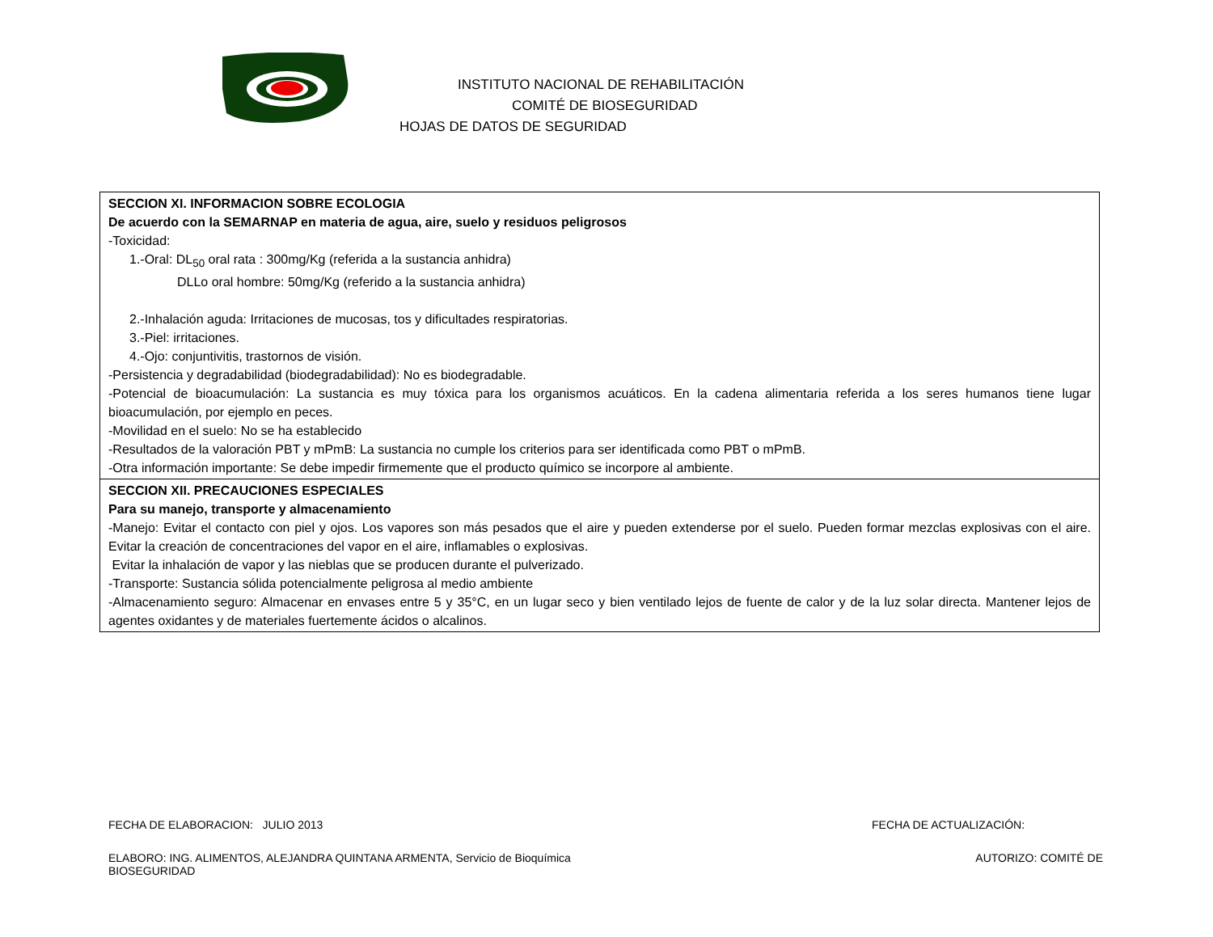INSTITUTO NACIONAL DE REHABILITACIÓN
COMITÉ DE BIOSEGURIDAD
HOJAS DE DATOS DE SEGURIDAD
| SECCION XI. INFORMACION SOBRE ECOLOGIA De acuerdo con la SEMARNAP en materia de agua, aire, suelo y residuos peligrosos -Toxicidad: 1.-Oral: DL<sub>50</sub> oral rata : 300mg/Kg (referida a la sustancia anhidra) DLLo oral hombre: 50mg/Kg (referido a la sustancia anhidra) 2.-Inhalación aguda: Irritaciones de mucosas, tos y dificultades respiratorias. 3.-Piel: irritaciones. 4.-Ojo: conjuntivitis, trastornos de visión. -Persistencia y degradabilidad (biodegradabilidad): No es biodegradable. -Potencial de bioacumulación: La sustancia es muy tóxica para los organismos acuáticos. En la cadena alimentaria referida a los seres humanos tiene lugar bioacumulación, por ejemplo en peces. -Movilidad en el suelo: No se ha establecido -Resultados de la valoración PBT y mPmB: La sustancia no cumple los criterios para ser identificada como PBT o mPmB. -Otra información importante: Se debe impedir firmemente que el producto químico se incorpore al ambiente. |
| SECCION XII. PRECAUCIONES ESPECIALES Para su manejo, transporte y almacenamiento -Manejo: Evitar el contacto con piel y ojos. Los vapores son más pesados que el aire y pueden extenderse por el suelo. Pueden formar mezclas explosivas con el aire. Evitar la creación de concentraciones del vapor en el aire, inflamables o explosivas. Evitar la inhalación de vapor y las nieblas que se producen durante el pulverizado. -Transporte: Sustancia sólida potencialmente peligrosa al medio ambiente -Almacenamiento seguro: Almacenar en envases entre 5 y 35°C, en un lugar seco y bien ventilado lejos de fuente de calor y de la luz solar directa. Mantener lejos de agentes oxidantes y de materiales fuertemente ácidos o alcalinos. |
FECHA DE ELABORACION: JULIO 2013
FECHA DE ACTUALIZACIÓN:
ELABORO: ING. ALIMENTOS, ALEJANDRA QUINTANA ARMENTA, Servicio de Bioquímica AUTORIZO: COMITÉ DE
BIOSEGURIDAD